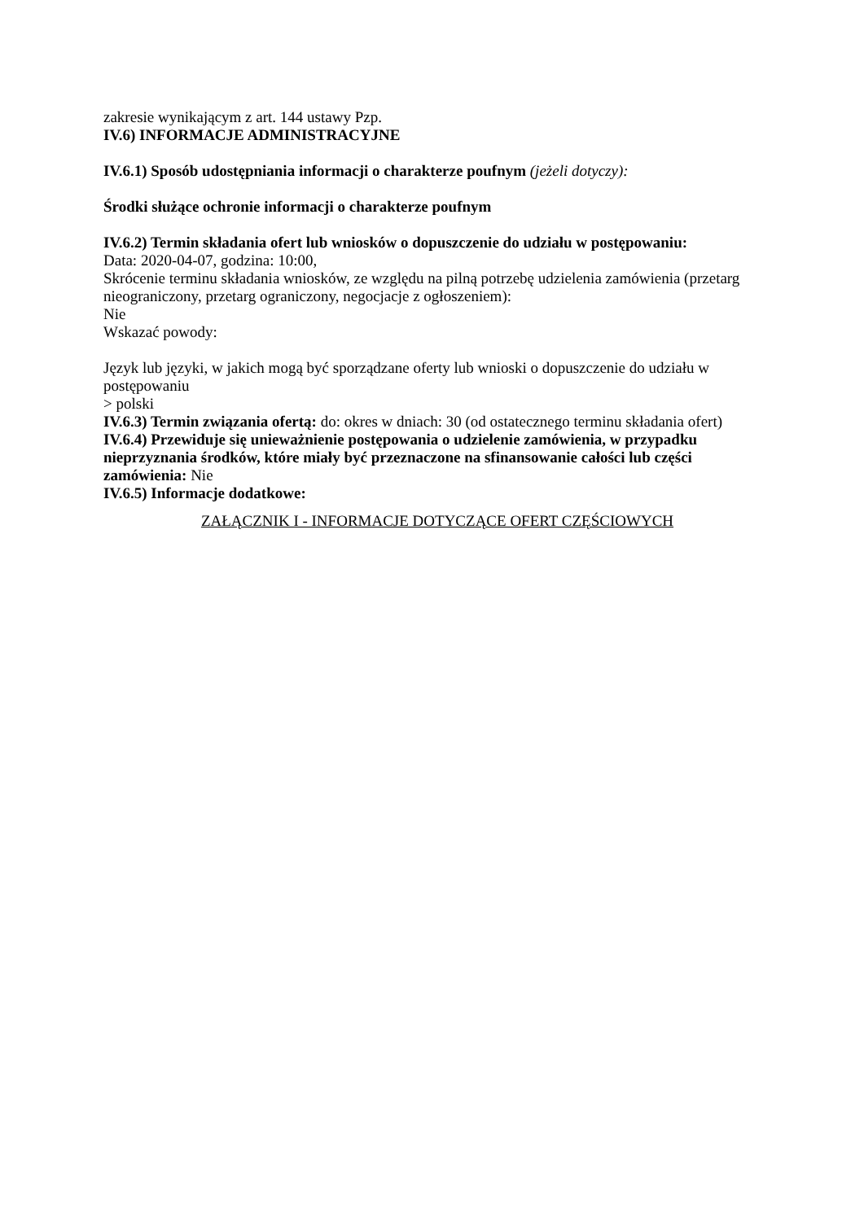zakresie wynikającym z art. 144 ustawy Pzp.
IV.6) INFORMACJE ADMINISTRACYJNE
IV.6.1) Sposób udostępniania informacji o charakterze poufnym (jeżeli dotyczy):
Środki służące ochronie informacji o charakterze poufnym
IV.6.2) Termin składania ofert lub wniosków o dopuszczenie do udziału w postępowaniu:
Data: 2020-04-07, godzina: 10:00,
Skrócenie terminu składania wniosków, ze względu na pilną potrzebę udzielenia zamówienia (przetarg nieograniczony, przetarg ograniczony, negocjacje z ogłoszeniem):
Nie
Wskazać powody:
Język lub języki, w jakich mogą być sporządzane oferty lub wnioski o dopuszczenie do udziału w postępowaniu
> polski
IV.6.3) Termin związania ofertą: do: okres w dniach: 30 (od ostatecznego terminu składania ofert)
IV.6.4) Przewiduje się unieważnienie postępowania o udzielenie zamówienia, w przypadku nieprzyznania środków, które miały być przeznaczone na sfinansowanie całości lub części zamówienia: Nie
IV.6.5) Informacje dodatkowe:
ZAŁĄCZNIK I - INFORMACJE DOTYCZĄCE OFERT CZĘŚCIOWYCH